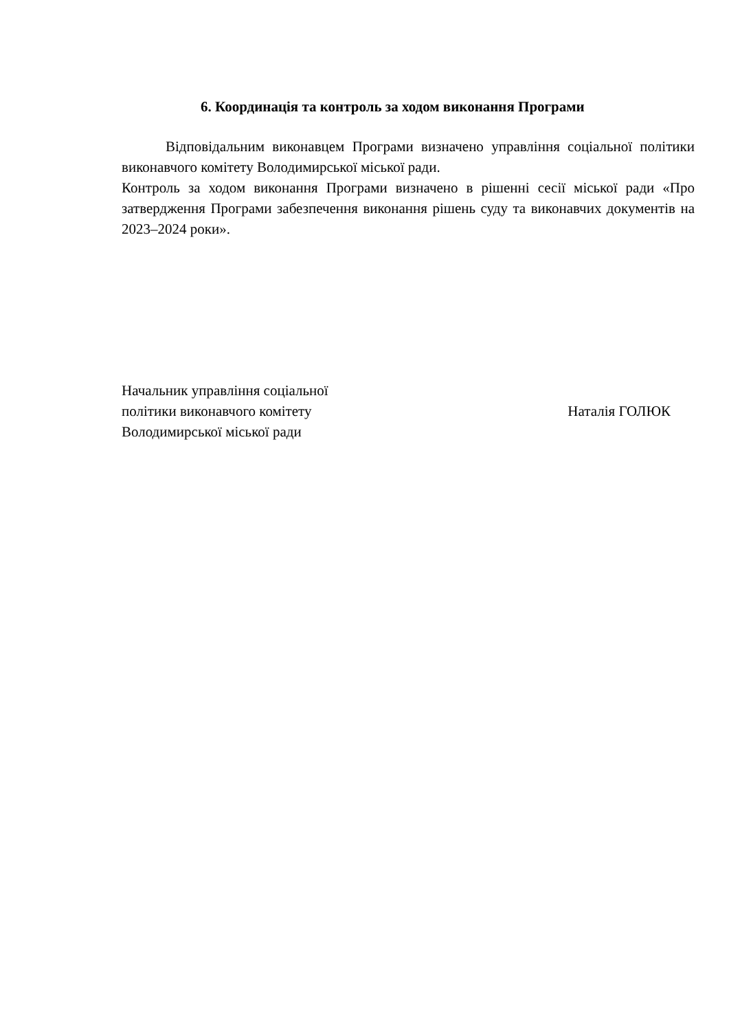6. Координація та контроль за ходом виконання Програми
Відповідальним виконавцем Програми визначено управління соціальної політики виконавчого комітету Володимирської міської ради.
Контроль за ходом виконання Програми визначено в рішенні сесії міської ради «Про затвердження Програми забезпечення виконання рішень суду та виконавчих документів на 2023–2024 роки».
Начальник управління соціальної
політики виконавчого комітету
Володимирської міської ради
Наталія ГОЛЮК